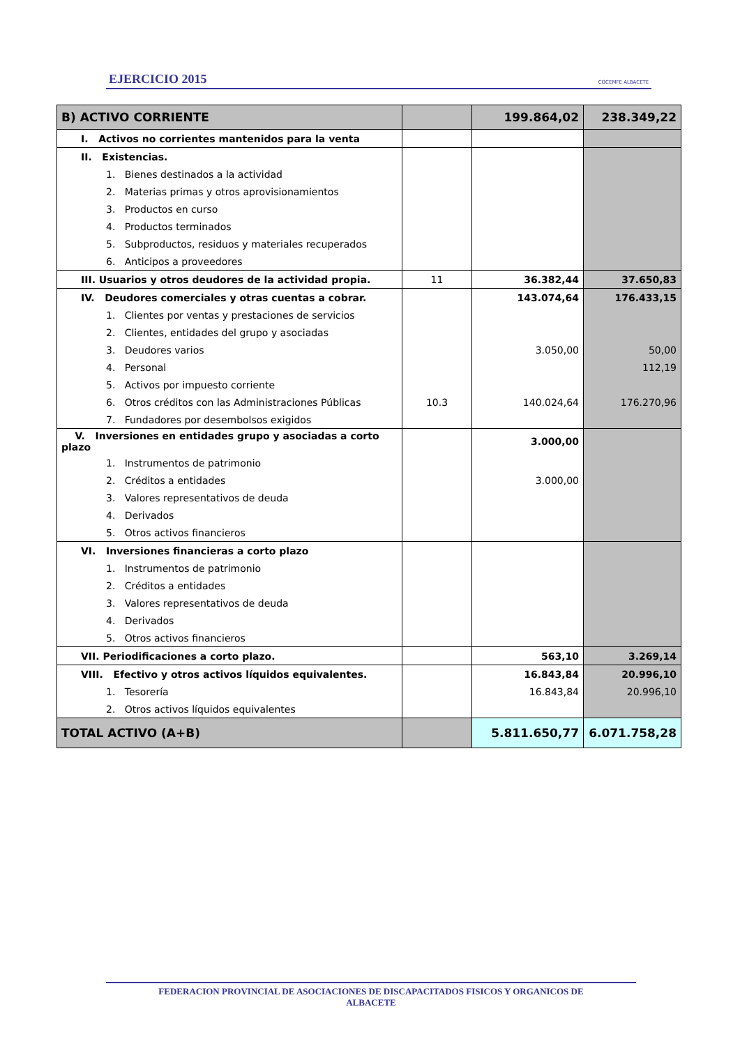EJERCICIO 2015 COCEMFE ALBACETE
| B) ACTIVO CORRIENTE | | 199.864,02 | 238.349,22 |
| I. Activos no corrientes mantenidos para la venta | | | |
| II. Existencias. | | | |
| 1. Bienes destinados a la actividad | | | |
| 2. Materias primas y otros aprovisionamientos | | | |
| 3. Productos en curso | | | |
| 4. Productos terminados | | | |
| 5. Subproductos, residuos y materiales recuperados | | | |
| 6. Anticipos a proveedores | | | |
| III. Usuarios y otros deudores de la actividad propia. | 11 | 36.382,44 | 37.650,83 |
| IV. Deudores comerciales y otras cuentas a cobrar. | | 143.074,64 | 176.433,15 |
| 1. Clientes por ventas y prestaciones de servicios | | | |
| 2. Clientes, entidades del grupo y asociadas | | | |
| 3. Deudores varios | | 3.050,00 | 50,00 |
| 4. Personal | | | 112,19 |
| 5. Activos por impuesto corriente | | | |
| 6. Otros créditos con las Administraciones Públicas | 10.3 | 140.024,64 | 176.270,96 |
| 7. Fundadores por desembolsos exigidos | | | |
| V. Inversiones en entidades grupo y asociadas a corto plazo | | 3.000,00 | |
| 1. Instrumentos de patrimonio | | | |
| 2. Créditos a entidades | | 3.000,00 | |
| 3. Valores representativos de deuda | | | |
| 4. Derivados | | | |
| 5. Otros activos financieros | | | |
| VI. Inversiones financieras a corto plazo | | | |
| 1. Instrumentos de patrimonio | | | |
| 2. Créditos a entidades | | | |
| 3. Valores representativos de deuda | | | |
| 4. Derivados | | | |
| 5. Otros activos financieros | | | |
| VII. Periodificaciones a corto plazo. | | 563,10 | 3.269,14 |
| VIII. Efectivo y otros activos líquidos equivalentes. | | 16.843,84 | 20.996,10 |
| 1. Tesorería | | 16.843,84 | 20.996,10 |
| 2. Otros activos líquidos equivalentes | | | |
| TOTAL ACTIVO (A+B) | | 5.811.650,77 | 6.071.758,28 |
FEDERACION PROVINCIAL DE ASOCIACIONES DE DISCAPACITADOS FISICOS Y ORGANICOS DE
ALBACETE